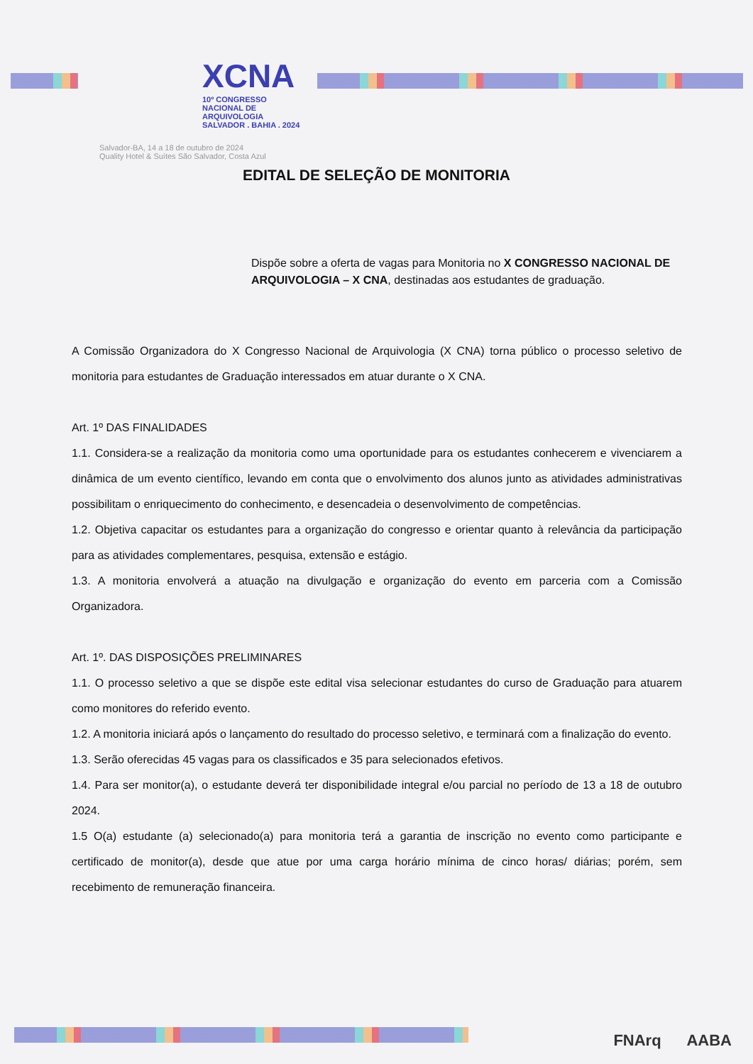XCNA
10º CONGRESSO NACIONAL DE ARQUIVOLOGIA
SALVADOR . BAHIA . 2024
Salvador-BA, 14 a 18 de outubro de 2024
Quality Hotel & Suítes São Salvador, Costa Azul
EDITAL DE SELEÇÃO DE MONITORIA
Dispõe sobre a oferta de vagas para Monitoria no X CONGRESSO NACIONAL DE ARQUIVOLOGIA – X CNA, destinadas aos estudantes de graduação.
A Comissão Organizadora do X Congresso Nacional de Arquivologia (X CNA) torna público o processo seletivo de monitoria para estudantes de Graduação interessados em atuar durante o X CNA.
Art. 1º DAS FINALIDADES
1.1. Considera-se a realização da monitoria como uma oportunidade para os estudantes conhecerem e vivenciarem a dinâmica de um evento científico, levando em conta que o envolvimento dos alunos junto as atividades administrativas possibilitam o enriquecimento do conhecimento, e desencadeia o desenvolvimento de competências.
1.2. Objetiva capacitar os estudantes para a organização do congresso e orientar quanto à relevância da participação para as atividades complementares, pesquisa, extensão e estágio.
1.3. A monitoria envolverá a atuação na divulgação e organização do evento em parceria com a Comissão Organizadora.
Art. 1º. DAS DISPOSIÇÕES PRELIMINARES
1.1. O processo seletivo a que se dispõe este edital visa selecionar estudantes do curso de Graduação para atuarem como monitores do referido evento.
1.2. A monitoria iniciará após o lançamento do resultado do processo seletivo, e terminará com a finalização do evento.
1.3. Serão oferecidas 45 vagas para os classificados e 35 para selecionados efetivos.
1.4. Para ser monitor(a), o estudante deverá ter disponibilidade integral e/ou parcial no período de 13 a 18 de outubro 2024.
1.5 O(a) estudante (a) selecionado(a) para monitoria terá a garantia de inscrição no evento como participante e certificado de monitor(a), desde que atue por uma carga horário mínima de cinco horas/ diárias; porém, sem recebimento de remuneração financeira.
FNArq AABA